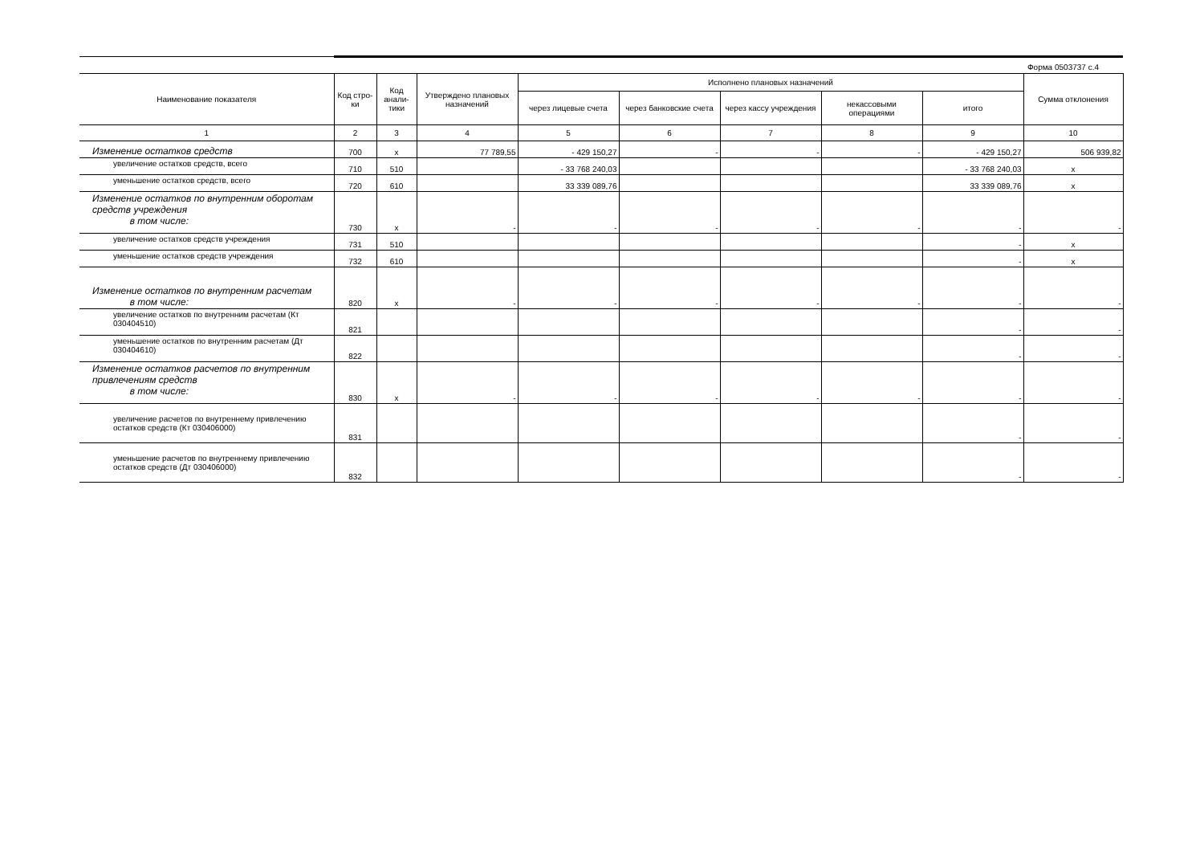Форма 0503737 с.4
| Наименование показателя | Код стро-ки | Код анали-тики | Утверждено плановых назначений | Исполнено плановых назначений | | | | | Сумма отклонения |
| --- | --- | --- | --- | --- | --- | --- | --- | --- | --- |
| | | | | через лицевые счета | через банковские счета | через кассу учреждения | некассовыми операциями | итого | |
| 1 | 2 | 3 | 4 | 5 | 6 | 7 | 8 | 9 | 10 |
| Изменение остатков средств | 700 | x | 77 789,55 | - 429 150,27 | - | - | - | - 429 150,27 | 506 939,82 |
| увеличение остатков средств, всего | 710 | 510 | | - 33 768 240,03 | | | | - 33 768 240,03 | x |
| уменьшение остатков средств, всего | 720 | 610 | | 33 339 089,76 | | | | 33 339 089,76 | x |
| Изменение остатков по внутренним оборотам средств учреждения в том числе: | 730 | x | - | - | - | - | - | - | - |
| увеличение остатков средств учреждения | 731 | 510 | | | | | | - | x |
| уменьшение остатков средств учреждения | 732 | 610 | | | | | | - | x |
| Изменение остатков по внутренним расчетам в том числе: | 820 | x | - | - | - | - | - | - | - |
| увеличение остатков по внутренним расчетам (Кт 030404510) | 821 | | | | | | | - | - |
| уменьшение остатков по внутренним расчетам (Дт 030404610) | 822 | | | | | | | - | - |
| Изменение остатков расчетов по внутренним привлечениям средств в том числе: | 830 | x | - | - | - | - | - | - | - |
| увеличение расчетов по внутреннему привлечению остатков средств (Кт 030406000) | 831 | | | | | | | - | - |
| уменьшение расчетов по внутреннему привлечению остатков средств (Дт 030406000) | 832 | | | | | | | - | - |